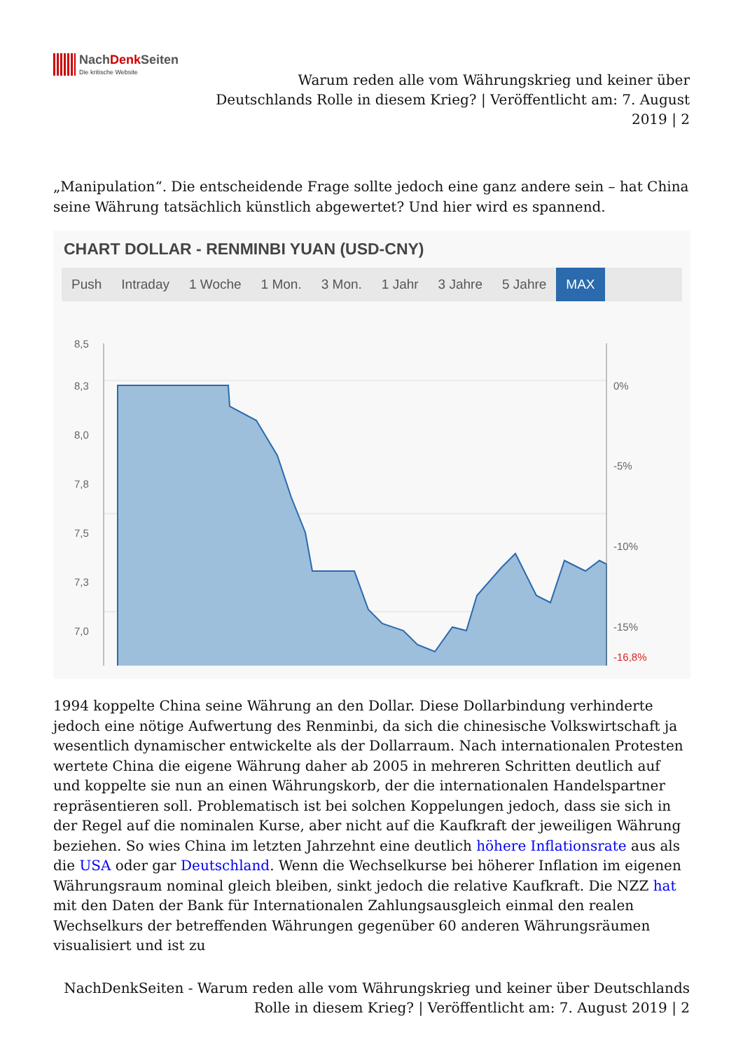NachDenk Seiten Die kritische Website
Warum reden alle vom Währungskrieg und keiner über Deutschlands Rolle in diesem Krieg? | Veröffentlicht am: 7. August 2019 | 2
„Manipulation“. Die entscheidende Frage sollte jedoch eine ganz andere sein – hat China seine Währung tatsächlich künstlich abgewertet? Und hier wird es spannend.
CHART DOLLAR - RENMINBI YUAN (USD-CNY)
Push Intraday 1 Woche 1 Mon. 3 Mon. 1 Jahr 3 Jahre 5 Jahre MAX
8,5
8,3
8,0
7,8
7,5
7,3
7,0
0%
-5%
-10%
-15%
-16,8%
1994 koppelte China seine Währung an den Dollar. Diese Dollarbindung verhinderte jedoch eine nötige Aufwertung des Renminbi, da sich die chinesische Volkswirtschaft ja wesentlich dynamischer entwickelte als der Dollarraum. Nach internationalen Protesten wertete China die eigene Währung daher ab 2005 in mehreren Schritten deutlich auf und koppelte sie nun an einen Währungskorb, der die internationalen Handelspartner repräsentieren soll. Problematisch ist bei solchen Koppelungen jedoch, dass sie sich in der Regel auf die nominalen Kurse, aber nicht auf die Kaufkraft der jeweiligen Währung beziehen. So wies China im letzten Jahrzehnt eine deutlich höhere Inflationsrate aus als die USA oder gar Deutschland. Wenn die Wechselkurse bei höherer Inflation im eigenen Währungsraum nominal gleich bleiben, sinkt jedoch die relative Kaufkraft. Die NZZ hat mit den Daten der Bank für Internationalen Zahlungsausgleich einmal den realen Wechselkurs der betreffenden Währungen gegenüber 60 anderen Währungsräumen visualisiert und ist zu
NachDenkSeiten - Warum reden alle vom Währungskrieg und keiner über Deutschlands Rolle in diesem Krieg? | Veröffentlicht am: 7. August 2019 | 2